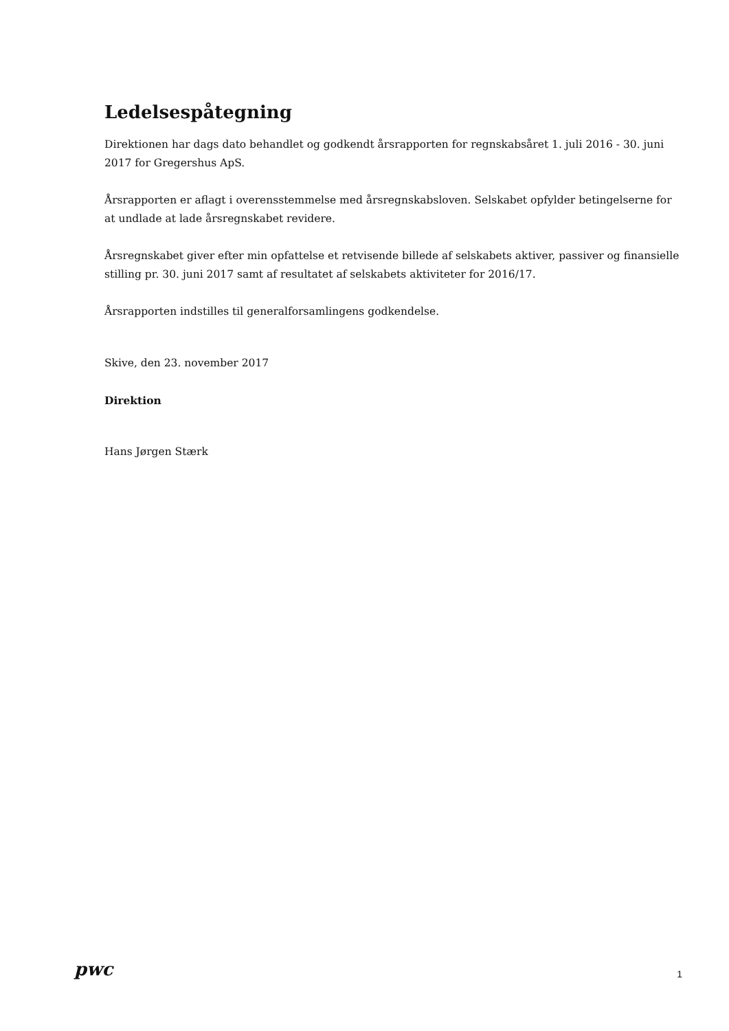Ledelsespåtegning
Direktionen har dags dato behandlet og godkendt årsrapporten for regnskabsåret 1. juli 2016 - 30. juni 2017 for Gregershus ApS.
Årsrapporten er aflagt i overensstemmelse med årsregnskabsloven. Selskabet opfylder betingelserne for at undlade at lade årsregnskabet revidere.
Årsregnskabet giver efter min opfattelse et retvisende billede af selskabets aktiver, passiver og finansielle stilling pr. 30. juni 2017 samt af resultatet af selskabets aktiviteter for 2016/17.
Årsrapporten indstilles til generalforsamlingens godkendelse.
Skive, den 23. november 2017
Direktion
Hans Jørgen Stærk
pwc
1